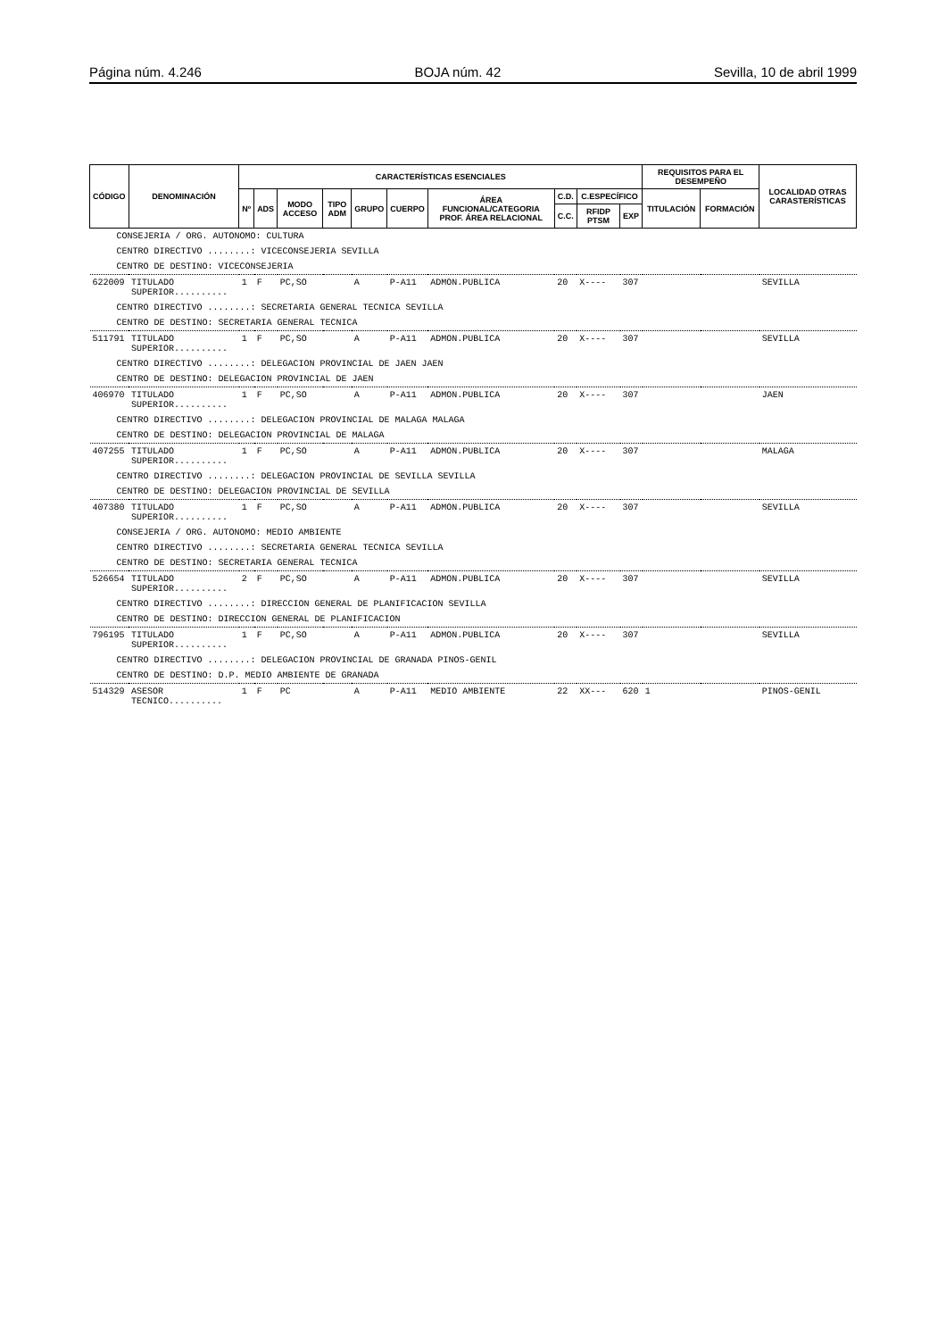Página núm. 4.246 BOJA núm. 42 Sevilla, 10 de abril 1999
| CÓDIGO | DENOMINACIÓN | CARACTERÍSTICAS ESENCIALES | | | | | | | | | | REQUISITOS PARA EL DESEMPEÑO | | LOCALIDAD OTRAS CARASTERÍSTICAS |
| --- | --- | --- | --- | --- | --- | --- | --- | --- | --- | --- | --- | --- | --- | --- |
| | | Nº | ADS | MODO ACCESO | TIPO ADM | GRUPO | CUERPO | ÁREA FUNCIONAL/CATEGORIA PROF. ÁREA RELACIONAL | C.D. | C.ESPECÍFICO | | TITULACIÓN | FORMACIÓN | |
| | | | | | | | | | C.C. | RFIDP PTSM | EXP | | | |
| CONSEJERIA / ORG. AUTONOMO: CULTURA | | | | | | | | | | | | | | |
| CENTRO DIRECTIVO ........: VICECONSEJERIA SEVILLA | | | | | | | | | | | | | | |
| CENTRO DE DESTINO: VICECONSEJERIA | | | | | | | | | | | | | | |
| 622009 | TITULADO SUPERIOR.......... | 1 | F | PC,SO | | A | P-A11 | ADMON.PUBLICA | 20 | X---- | 307 | | | SEVILLA |
| CENTRO DIRECTIVO ........: SECRETARIA GENERAL TECNICA SEVILLA | | | | | | | | | | | | | | |
| CENTRO DE DESTINO: SECRETARIA GENERAL TECNICA | | | | | | | | | | | | | | |
| 511791 | TITULADO SUPERIOR.......... | 1 | F | PC,SO | | A | P-A11 | ADMON.PUBLICA | 20 | X---- | 307 | | | SEVILLA |
| CENTRO DIRECTIVO ........: DELEGACION PROVINCIAL DE JAEN JAEN | | | | | | | | | | | | | | |
| CENTRO DE DESTINO: DELEGACION PROVINCIAL DE JAEN | | | | | | | | | | | | | | |
| 406970 | TITULADO SUPERIOR.......... | 1 | F | PC,SO | | A | P-A11 | ADMON.PUBLICA | 20 | X---- | 307 | | | JAEN |
| CENTRO DIRECTIVO ........: DELEGACION PROVINCIAL DE MALAGA MALAGA | | | | | | | | | | | | | | |
| CENTRO DE DESTINO: DELEGACION PROVINCIAL DE MALAGA | | | | | | | | | | | | | | |
| 407255 | TITULADO SUPERIOR.......... | 1 | F | PC,SO | | A | P-A11 | ADMON.PUBLICA | 20 | X---- | 307 | | | MALAGA |
| CENTRO DIRECTIVO ........: DELEGACION PROVINCIAL DE SEVILLA SEVILLA | | | | | | | | | | | | | | |
| CENTRO DE DESTINO: DELEGACION PROVINCIAL DE SEVILLA | | | | | | | | | | | | | | |
| 407380 | TITULADO SUPERIOR.......... | 1 | F | PC,SO | | A | P-A11 | ADMON.PUBLICA | 20 | X---- | 307 | | | SEVILLA |
| CONSEJERIA / ORG. AUTONOMO: MEDIO AMBIENTE | | | | | | | | | | | | | | |
| CENTRO DIRECTIVO ........: SECRETARIA GENERAL TECNICA SEVILLA | | | | | | | | | | | | | | |
| CENTRO DE DESTINO: SECRETARIA GENERAL TECNICA | | | | | | | | | | | | | | |
| 526654 | TITULADO SUPERIOR.......... | 2 | F | PC,SO | | A | P-A11 | ADMON.PUBLICA | 20 | X---- | 307 | | | SEVILLA |
| CENTRO DIRECTIVO ........: DIRECCION GENERAL DE PLANIFICACION SEVILLA | | | | | | | | | | | | | | |
| CENTRO DE DESTINO: DIRECCION GENERAL DE PLANIFICACION | | | | | | | | | | | | | | |
| 796195 | TITULADO SUPERIOR.......... | 1 | F | PC,SO | | A | P-A11 | ADMON.PUBLICA | 20 | X---- | 307 | | | SEVILLA |
| CENTRO DIRECTIVO ........: DELEGACION PROVINCIAL DE GRANADA PINOS-GENIL | | | | | | | | | | | | | | |
| CENTRO DE DESTINO: D.P. MEDIO AMBIENTE DE GRANADA | | | | | | | | | | | | | | |
| 514329 | ASESOR TECNICO.......... | 1 | F | PC | | A | P-A11 | MEDIO AMBIENTE | 22 | XX--- | 620 | 1 | | PINOS-GENIL |